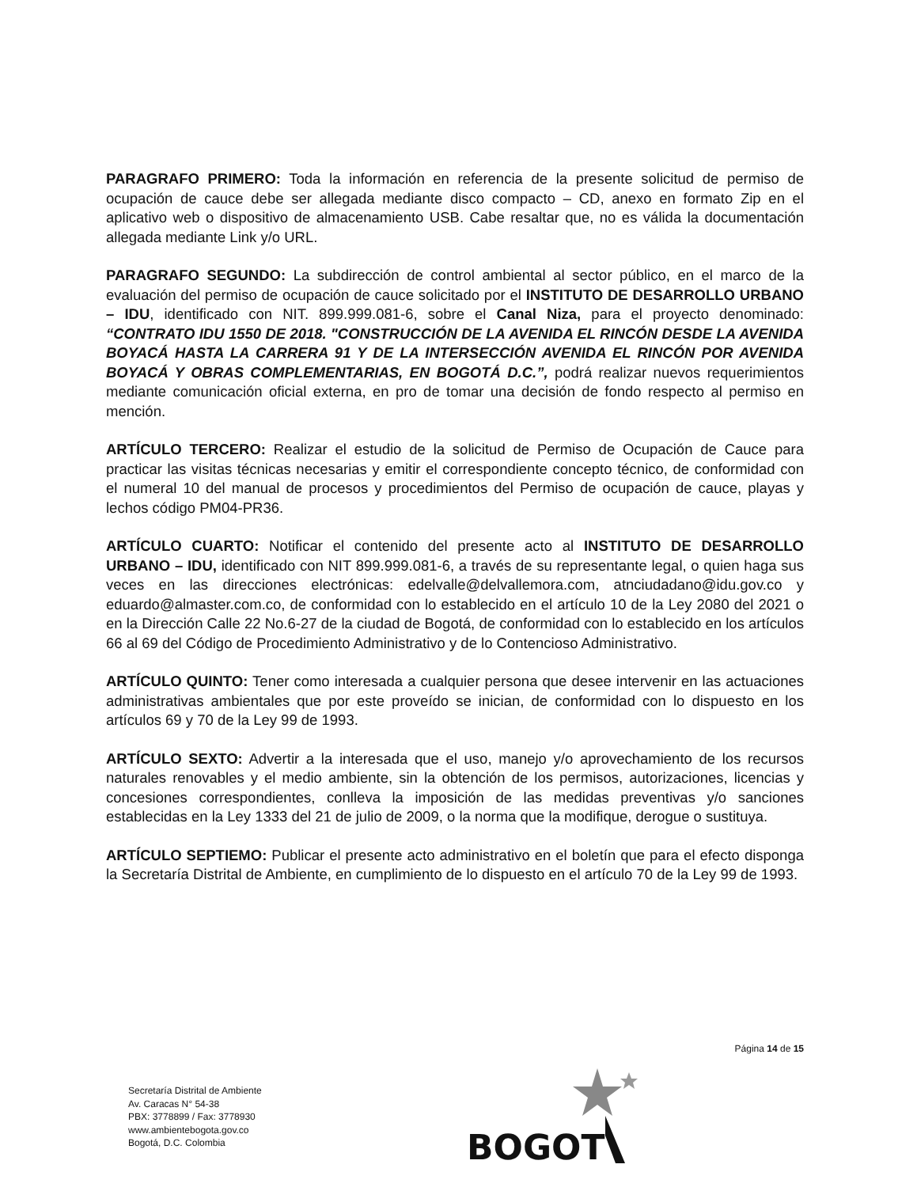PARAGRAFO PRIMERO: Toda la información en referencia de la presente solicitud de permiso de ocupación de cauce debe ser allegada mediante disco compacto – CD, anexo en formato Zip en el aplicativo web o dispositivo de almacenamiento USB. Cabe resaltar que, no es válida la documentación allegada mediante Link y/o URL.
PARAGRAFO SEGUNDO: La subdirección de control ambiental al sector público, en el marco de la evaluación del permiso de ocupación de cauce solicitado por el INSTITUTO DE DESARROLLO URBANO – IDU, identificado con NIT. 899.999.081-6, sobre el Canal Niza, para el proyecto denominado: “CONTRATO IDU 1550 DE 2018. "CONSTRUCCIÓN DE LA AVENIDA EL RINCÓN DESDE LA AVENIDA BOYACÁ HASTA LA CARRERA 91 Y DE LA INTERSECCIÓN AVENIDA EL RINCÓN POR AVENIDA BOYACÁ Y OBRAS COMPLEMENTARIAS, EN BOGOTÁ D.C.”, podrá realizar nuevos requerimientos mediante comunicación oficial externa, en pro de tomar una decisión de fondo respecto al permiso en mención.
ARTÍCULO TERCERO: Realizar el estudio de la solicitud de Permiso de Ocupación de Cauce para practicar las visitas técnicas necesarias y emitir el correspondiente concepto técnico, de conformidad con el numeral 10 del manual de procesos y procedimientos del Permiso de ocupación de cauce, playas y lechos código PM04-PR36.
ARTÍCULO CUARTO: Notificar el contenido del presente acto al INSTITUTO DE DESARROLLO URBANO – IDU, identificado con NIT 899.999.081-6, a través de su representante legal, o quien haga sus veces en las direcciones electrónicas: edelvalle@delvallemora.com, atnciudadano@idu.gov.co y eduardo@almaster.com.co, de conformidad con lo establecido en el artículo 10 de la Ley 2080 del 2021 o en la Dirección Calle 22 No.6-27 de la ciudad de Bogotá, de conformidad con lo establecido en los artículos 66 al 69 del Código de Procedimiento Administrativo y de lo Contencioso Administrativo.
ARTÍCULO QUINTO: Tener como interesada a cualquier persona que desee intervenir en las actuaciones administrativas ambientales que por este proveído se inician, de conformidad con lo dispuesto en los artículos 69 y 70 de la Ley 99 de 1993.
ARTÍCULO SEXTO: Advertir a la interesada que el uso, manejo y/o aprovechamiento de los recursos naturales renovables y el medio ambiente, sin la obtención de los permisos, autorizaciones, licencias y concesiones correspondientes, conlleva la imposición de las medidas preventivas y/o sanciones establecidas en la Ley 1333 del 21 de julio de 2009, o la norma que la modifique, derogue o sustituya.
ARTÍCULO SEPTIEMO: Publicar el presente acto administrativo en el boletín que para el efecto disponga la Secretaría Distrital de Ambiente, en cumplimiento de lo dispuesto en el artículo 70 de la Ley 99 de 1993.
Página 14 de 15
Secretaría Distrital de Ambiente
Av. Caracas N° 54-38
PBX: 3778899 / Fax: 3778930
www.ambientebogota.gov.co
Bogotá, D.C. Colombia
BOGOT